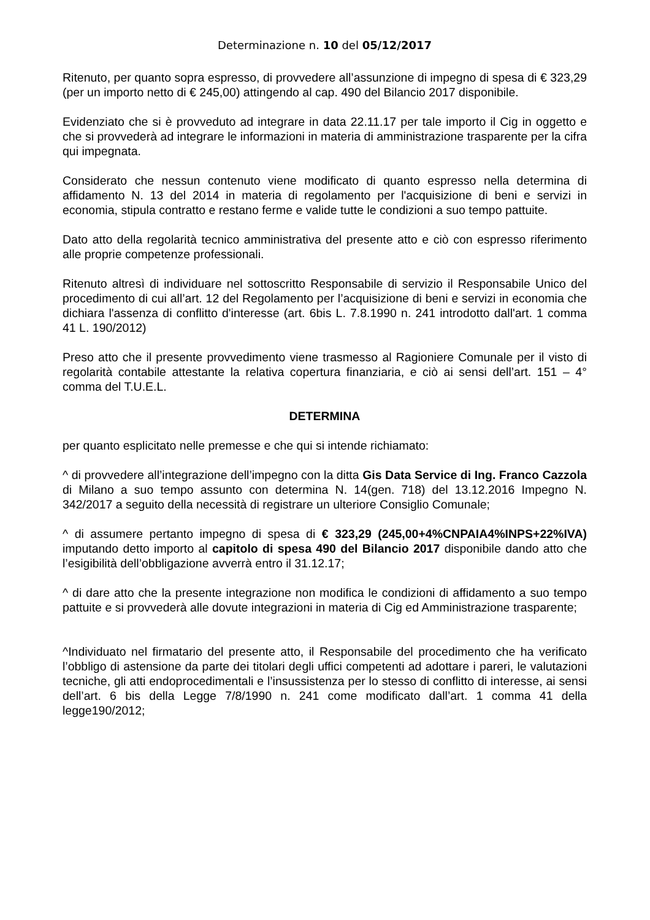Determinazione n. 10 del 05/12/2017
Ritenuto, per quanto sopra espresso, di provvedere all’assunzione di impegno di spesa di € 323,29 (per un importo netto di € 245,00) attingendo al cap. 490 del Bilancio 2017 disponibile.
Evidenziato che si è provveduto ad integrare in data 22.11.17 per tale importo il Cig in oggetto e che si provvederà ad integrare le informazioni in materia di amministrazione trasparente per la cifra qui impegnata.
Considerato che nessun contenuto viene modificato di quanto espresso nella determina di affidamento N. 13 del 2014 in materia di regolamento per l'acquisizione di beni e servizi in economia, stipula contratto e restano ferme e valide tutte le condizioni a suo tempo pattuite.
Dato atto della regolarità tecnico amministrativa del presente atto e ciò con espresso riferimento alle proprie competenze professionali.
Ritenuto altresì di individuare nel sottoscritto Responsabile di servizio il Responsabile Unico del procedimento di cui all’art. 12 del Regolamento per l’acquisizione di beni e servizi in economia che dichiara l'assenza di conflitto d'interesse (art. 6bis L. 7.8.1990 n. 241 introdotto dall'art. 1 comma 41 L. 190/2012)
Preso atto che il presente provvedimento viene trasmesso al Ragioniere Comunale per il visto di regolarità contabile attestante la relativa copertura finanziaria, e ciò ai sensi dell’art. 151 – 4° comma del T.U.E.L.
DETERMINA
per quanto esplicitato nelle premesse e che qui si intende richiamato:
^ di provvedere all’integrazione dell’impegno con la ditta Gis Data Service di Ing. Franco Cazzola di Milano a suo tempo assunto con determina N. 14(gen. 718) del 13.12.2016 Impegno N. 342/2017 a seguito della necessità di registrare un ulteriore Consiglio Comunale;
^ di assumere pertanto impegno di spesa di € 323,29 (245,00+4%CNPAIA4%INPS+22%IVA) imputando detto importo al capitolo di spesa 490 del Bilancio 2017 disponibile dando atto che l’esigibilità dell’obbligazione avverrà entro il 31.12.17;
^ di dare atto che la presente integrazione non modifica le condizioni di affidamento a suo tempo pattuite e si provvederà alle dovute integrazioni in materia di Cig ed Amministrazione trasparente;
^Individuato nel firmatario del presente atto, il Responsabile del procedimento che ha verificato l’obbligo di astensione da parte dei titolari degli uffici competenti ad adottare i pareri, le valutazioni tecniche, gli atti endoprocedimentali e l’insussistenza per lo stesso di conflitto di interesse, ai sensi dell’art. 6 bis della Legge 7/8/1990 n. 241 come modificato dall’art. 1 comma 41 della legge190/2012;